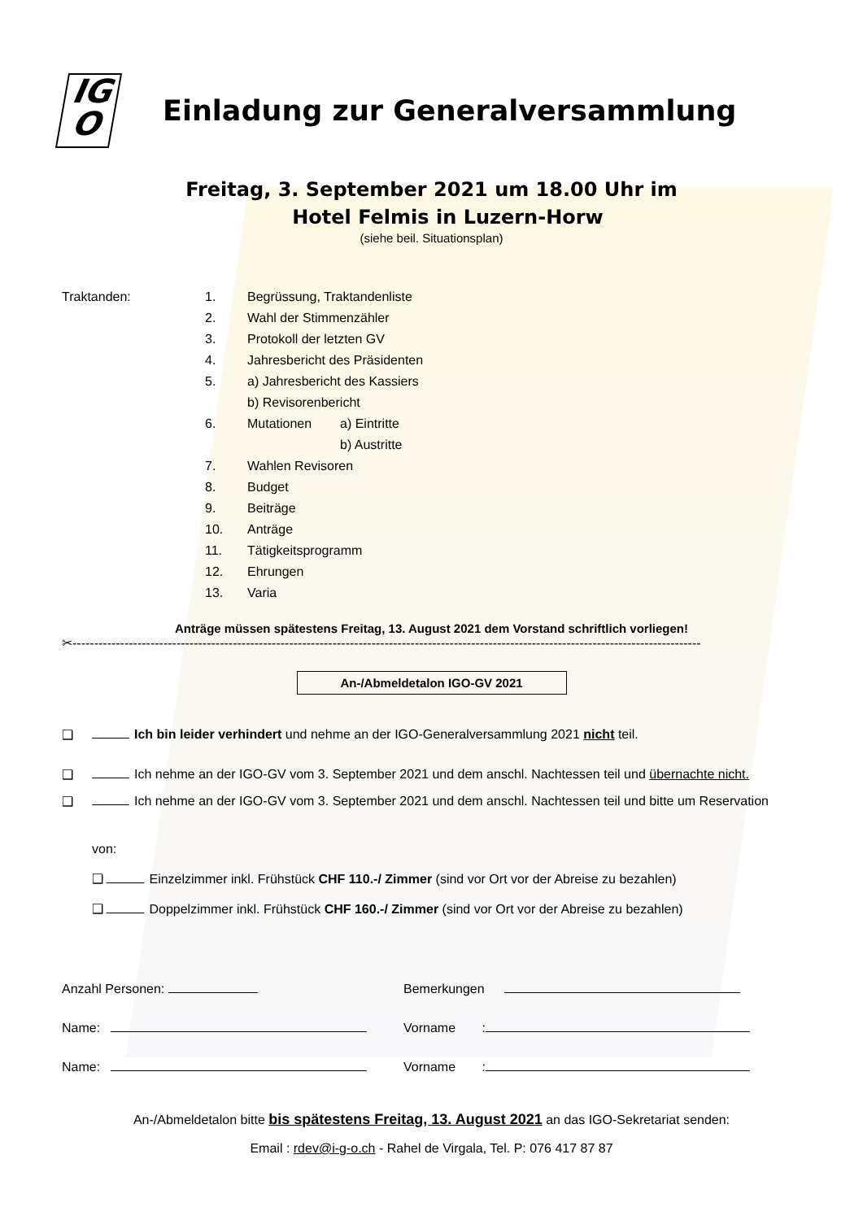IG
O
Einladung zur Generalversammlung
Freitag, 3. September 2021 um 18.00 Uhr im
Hotel Felmis in Luzern-Horw
(siehe beil. Situationsplan)
Traktanden:
1. Begrüssung, Traktandenliste
2. Wahl der Stimmenzähler
3. Protokoll der letzten GV
4. Jahresbericht des Präsidenten
5. a) Jahresbericht des Kassiers
b) Revisorenbericht
6. Mutationen a) Eintritte
b) Austritte
7. Wahlen Revisoren
8. Budget
9. Beiträge
10. Anträge
11. Tätigkeitsprogramm
12. Ehrungen
13. Varia
Anträge müssen spätestens Freitag, 13. August 2021 dem Vorstand schriftlich vorliegen!
✂-------------------------------------------------------------------------------------------------------------------------------------------------
An-/Abmeldetalon IGO-GV 2021
❑ Ich bin leider verhindert und nehme an der IGO-Generalversammlung 2021 nicht teil.
❑ Ich nehme an der IGO-GV vom 3. September 2021 und dem anschl. Nachtessen teil und übernachte nicht.
❑ Ich nehme an der IGO-GV vom 3. September 2021 und dem anschl. Nachtessen teil und bitte um Reservation
von:
❑ Einzelzimmer inkl. Frühstück CHF 110.-/ Zimmer (sind vor Ort vor der Abreise zu bezahlen)
❑ Doppelzimmer inkl. Frühstück CHF 160.-/ Zimmer (sind vor Ort vor der Abreise zu bezahlen)
Anzahl Personen: Bemerkungen
Name: Vorname :
Name: Vorname :
An-/Abmeldetalon bitte bis spätestens Freitag, 13. August 2021 an das IGO-Sekretariat senden:
Email : rdev@i-g-o.ch - Rahel de Virgala, Tel. P: 076 417 87 87